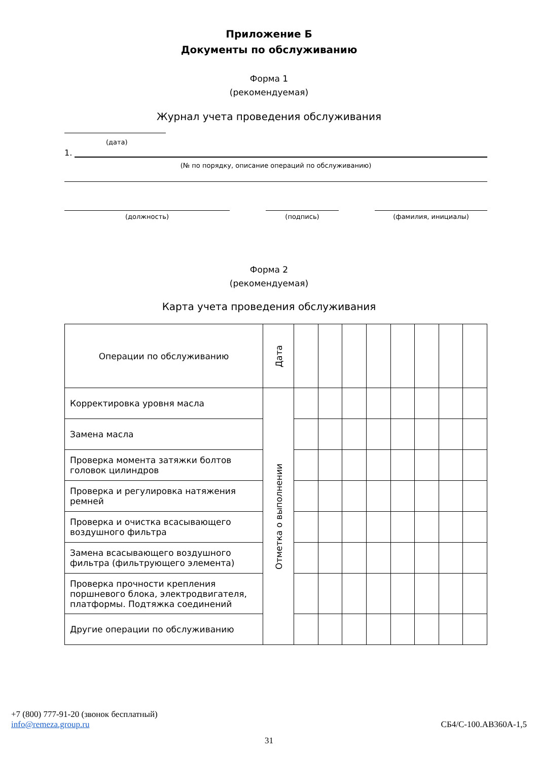Приложение Б
Документы по обслуживанию
Форма 1
(рекомендуемая)
Журнал учета проведения обслуживания
(дата)
1.
(№ по порядку, описание операций по обслуживанию)
(должность) (подпись) (фамилия, инициалы)
Форма 2
(рекомендуемая)
Карта учета проведения обслуживания
| Операции по обслуживанию | Дата | | | | | | | | |
| Корректировка уровня масла | Отметка о выполнении | | | | | | | | |
| Замена масла | | | | | | | | | |
| Проверка момента затяжки болтов головок цилиндров | | | | | | | | | |
| Проверка и регулировка натяжения ремней | | | | | | | | | |
| Проверка и очистка всасывающего воздушного фильтра | | | | | | | | | |
| Замена всасывающего воздушного фильтра (фильтрующего элемента) | | | | | | | | | |
| Проверка прочности крепления поршневого блока, электродвигателя, платформы. Подтяжка соединений | | | | | | | | | |
| Другие операции по обслуживанию | | | | | | | | | |
+7 (800) 777-91-20 (звонок бесплатный)
info@remeza.group.ru СБ4/С-100.АВ360А-1,5
31